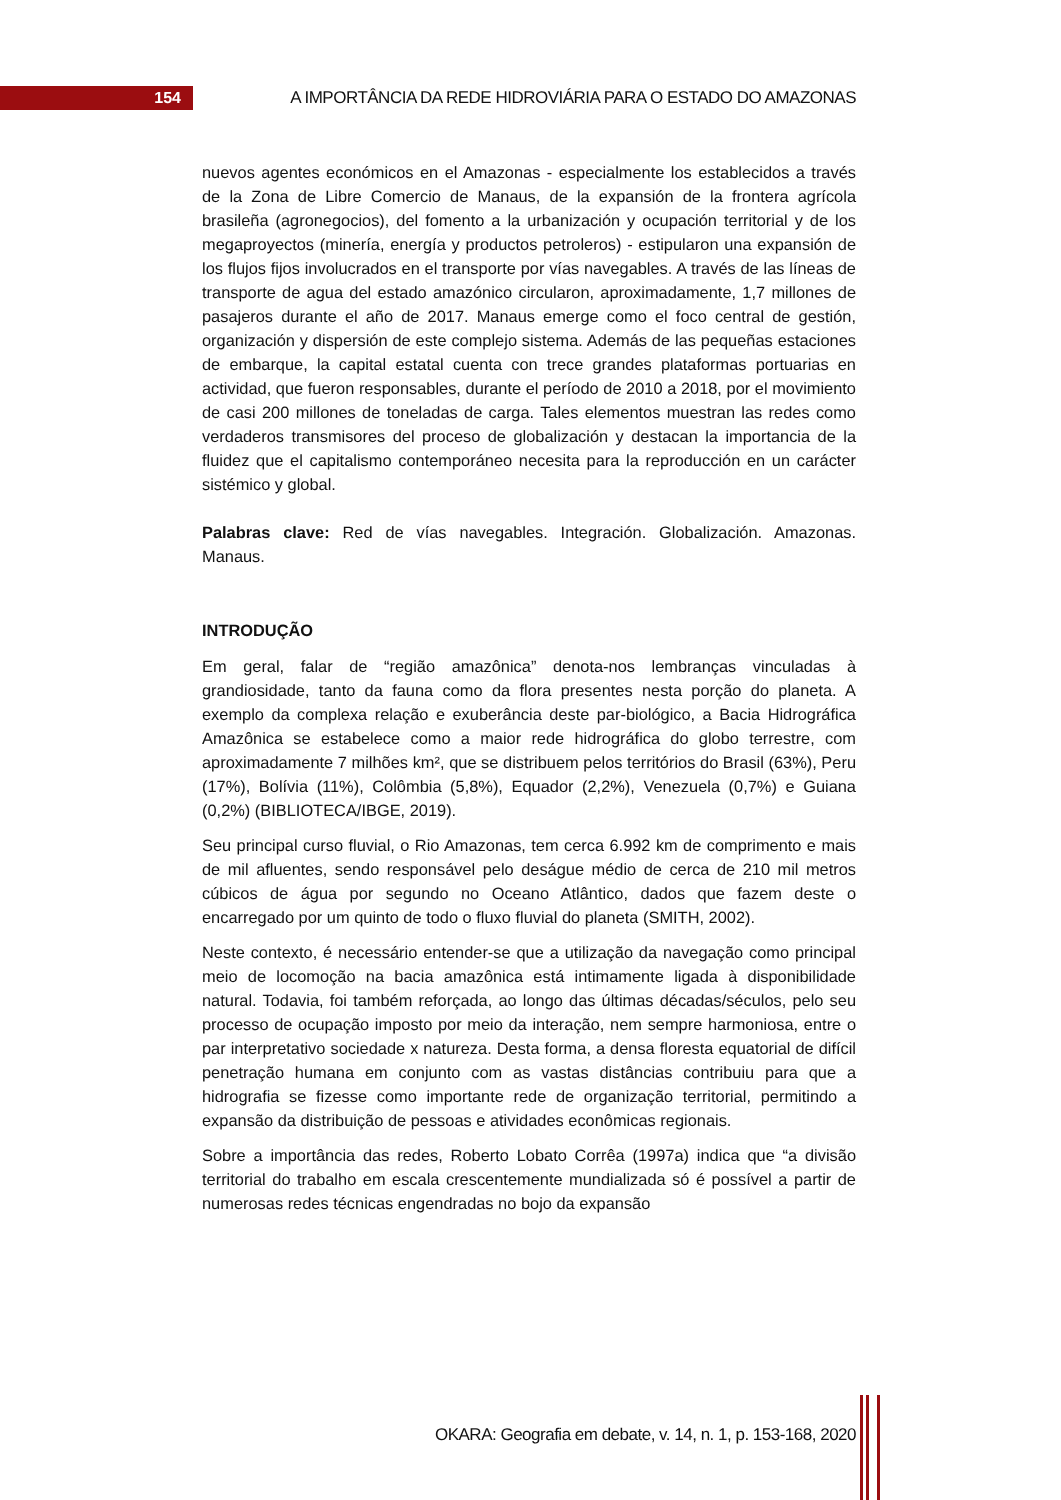154
A IMPORTÂNCIA DA REDE HIDROVIÁRIA PARA O ESTADO DO AMAZONAS
nuevos agentes económicos en el Amazonas - especialmente los establecidos a través de la Zona de Libre Comercio de Manaus, de la expansión de la frontera agrícola brasileña (agronegocios), del fomento a la urbanización y ocupación territorial y de los megaproyectos (minería, energía y productos petroleros) - estipularon una expansión de los flujos fijos involucrados en el transporte por vías navegables. A través de las líneas de transporte de agua del estado amazónico circularon, aproximadamente, 1,7 millones de pasajeros durante el año de 2017. Manaus emerge como el foco central de gestión, organización y dispersión de este complejo sistema. Además de las pequeñas estaciones de embarque, la capital estatal cuenta con trece grandes plataformas portuarias en actividad, que fueron responsables, durante el período de 2010 a 2018, por el movimiento de casi 200 millones de toneladas de carga. Tales elementos muestran las redes como verdaderos transmisores del proceso de globalización y destacan la importancia de la fluidez que el capitalismo contemporáneo necesita para la reproducción en un carácter sistémico y global.
Palabras clave: Red de vías navegables. Integración. Globalización. Amazonas. Manaus.
INTRODUÇÃO
Em geral, falar de “região amazônica” denota-nos lembranças vinculadas à grandiosidade, tanto da fauna como da flora presentes nesta porção do planeta. A exemplo da complexa relação e exuberância deste par-biológico, a Bacia Hidrográfica Amazônica se estabelece como a maior rede hidrográfica do globo terrestre, com aproximadamente 7 milhões km², que se distribuem pelos territórios do Brasil (63%), Peru (17%), Bolívia (11%), Colômbia (5,8%), Equador (2,2%), Venezuela (0,7%) e Guiana (0,2%) (BIBLIOTECA/IBGE, 2019).
Seu principal curso fluvial, o Rio Amazonas, tem cerca 6.992 km de comprimento e mais de mil afluentes, sendo responsável pelo deságue médio de cerca de 210 mil metros cúbicos de água por segundo no Oceano Atlântico, dados que fazem deste o encarregado por um quinto de todo o fluxo fluvial do planeta (SMITH, 2002).
Neste contexto, é necessário entender-se que a utilização da navegação como principal meio de locomoção na bacia amazônica está intimamente ligada à disponibilidade natural. Todavia, foi também reforçada, ao longo das últimas décadas/séculos, pelo seu processo de ocupação imposto por meio da interação, nem sempre harmoniosa, entre o par interpretativo sociedade x natureza. Desta forma, a densa floresta equatorial de difícil penetração humana em conjunto com as vastas distâncias contribuiu para que a hidrografia se fizesse como importante rede de organização territorial, permitindo a expansão da distribuição de pessoas e atividades econômicas regionais.
Sobre a importância das redes, Roberto Lobato Corrêa (1997a) indica que “a divisão territorial do trabalho em escala crescentemente mundializada só é possível a partir de numerosas redes técnicas engendradas no bojo da expansão
OKARA: Geografia em debate, v. 14, n. 1, p. 153-168, 2020